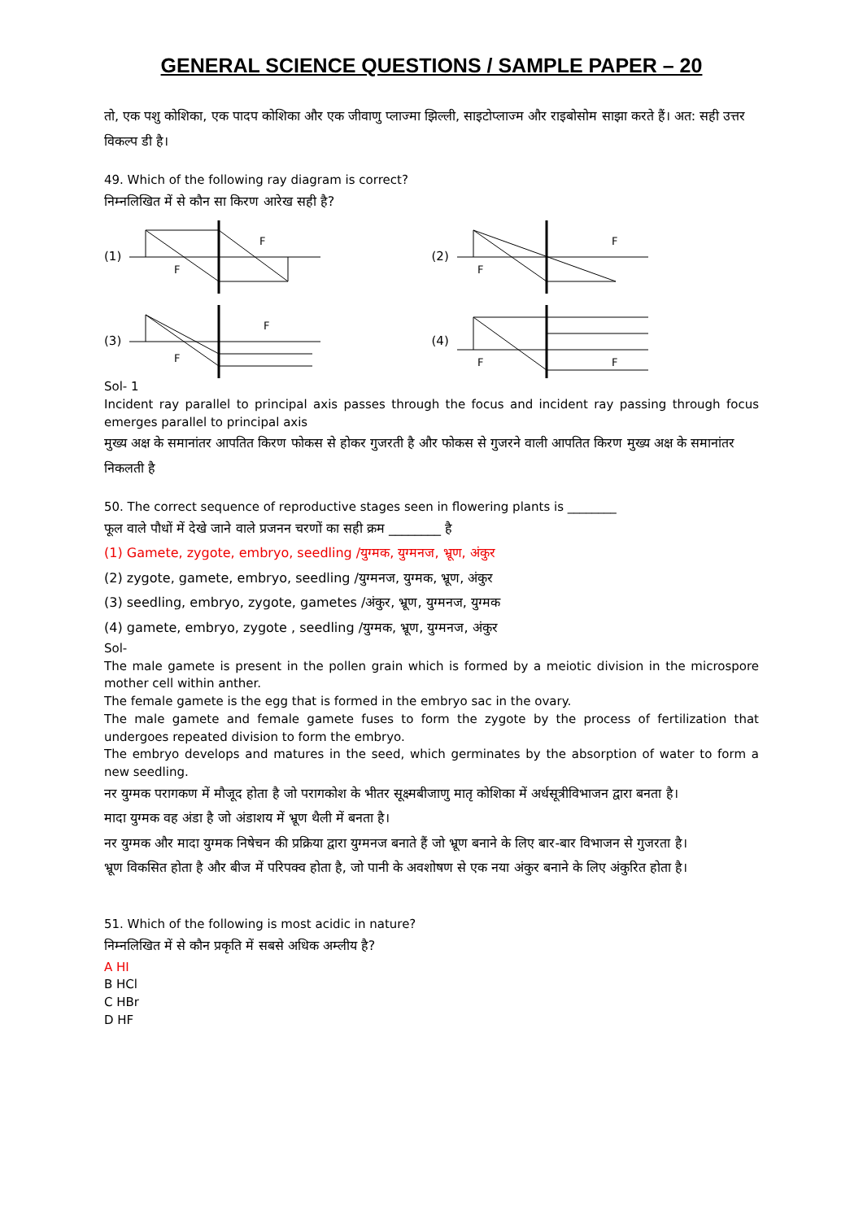GENERAL SCIENCE QUESTIONS / SAMPLE PAPER – 20
तो, एक पशु कोशिका, एक पादप कोशिका और एक जीवाणु प्लाज्मा झिल्ली, साइटोप्लाज्म और राइबोसोम साझा करते हैं। अत: सही उत्तर विकल्प डी है।
49. Which of the following ray diagram is correct?
निम्नलिखित में से कौन सा किरण आरेख सही है?
(1)
F
F
(2)
F
F
(3)
F
F
(4)
F
F
Sol- 1
Incident ray parallel to principal axis passes through the focus and incident ray passing through focus emerges parallel to principal axis
मुख्य अक्ष के समानांतर आपतित किरण फोकस से होकर गुजरती है और फोकस से गुजरने वाली आपतित किरण मुख्य अक्ष के समानांतर निकलती है
50. The correct sequence of reproductive stages seen in flowering plants is ________
फूल वाले पौधों में देखे जाने वाले प्रजनन चरणों का सही क्रम ________ है
(1) Gamete, zygote, embryo, seedling /युग्मक, युग्मनज, भ्रूण, अंकुर
(2) zygote, gamete, embryo, seedling /युग्मनज, युग्मक, भ्रूण, अंकुर
(3) seedling, embryo, zygote, gametes /अंकुर, भ्रूण, युग्मनज, युग्मक
(4) gamete, embryo, zygote , seedling /युग्मक, भ्रूण, युग्मनज, अंकुर
Sol-
The male gamete is present in the pollen grain which is formed by a meiotic division in the microspore mother cell within anther.
The female gamete is the egg that is formed in the embryo sac in the ovary.
The male gamete and female gamete fuses to form the zygote by the process of fertilization that undergoes repeated division to form the embryo.
The embryo develops and matures in the seed, which germinates by the absorption of water to form a new seedling.
नर युग्मक परागकण में मौजूद होता है जो परागकोश के भीतर सूक्ष्मबीजाणु मातृ कोशिका में अर्धसूत्रीविभाजन द्वारा बनता है।
मादा युग्मक वह अंडा है जो अंडाशय में भ्रूण थैली में बनता है।
नर युग्मक और मादा युग्मक निषेचन की प्रक्रिया द्वारा युग्मनज बनाते हैं जो भ्रूण बनाने के लिए बार-बार विभाजन से गुजरता है।
भ्रूण विकसित होता है और बीज में परिपक्व होता है, जो पानी के अवशोषण से एक नया अंकुर बनाने के लिए अंकुरित होता है।
51. Which of the following is most acidic in nature?
निम्नलिखित में से कौन प्रकृति में सबसे अधिक अम्लीय है?
A HI
B HCl
C HBr
D HF